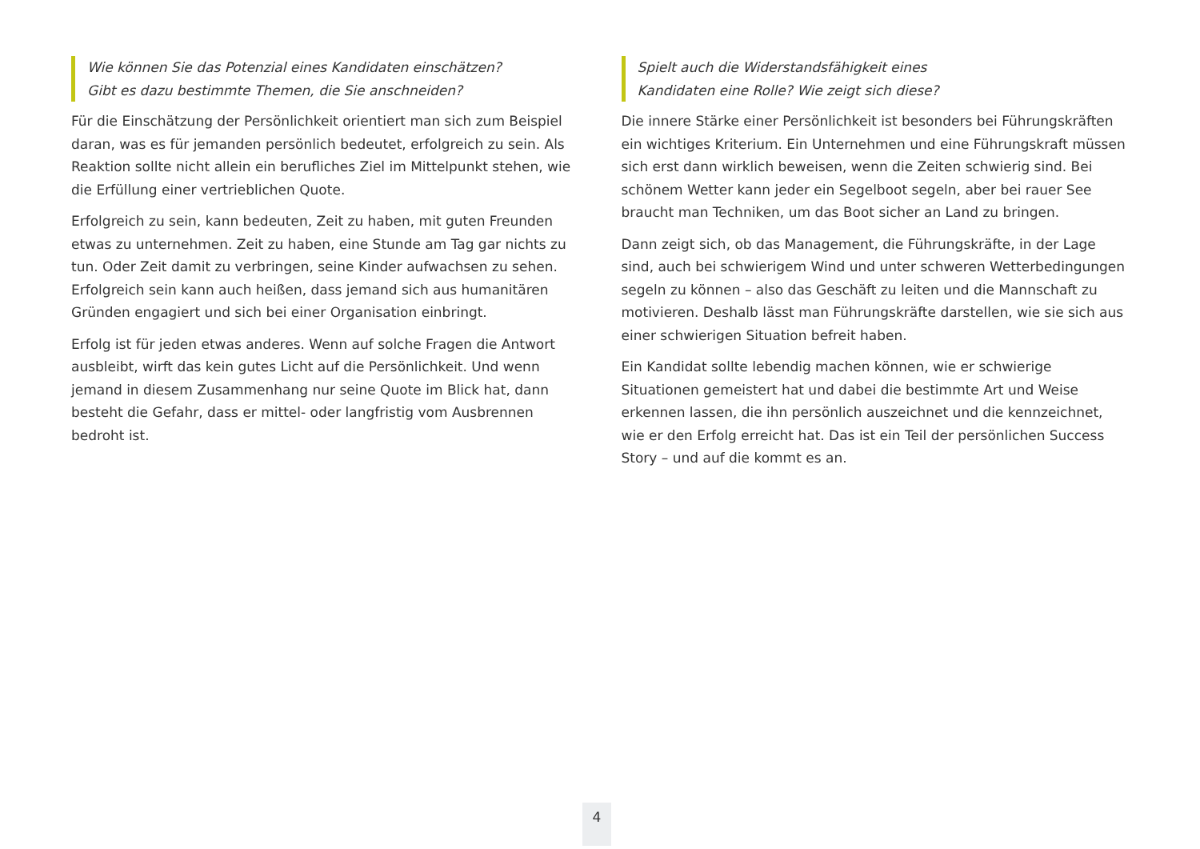Wie können Sie das Potenzial eines Kandidaten einschätzen?
Gibt es dazu bestimmte Themen, die Sie anschneiden?
Für die Einschätzung der Persönlichkeit orientiert man sich zum Beispiel daran, was es für jemanden persönlich bedeutet, erfolgreich zu sein. Als Reaktion sollte nicht allein ein berufliches Ziel im Mittelpunkt stehen, wie die Erfüllung einer vertrieblichen Quote.
Erfolgreich zu sein, kann bedeuten, Zeit zu haben, mit guten Freunden etwas zu unternehmen. Zeit zu haben, eine Stunde am Tag gar nichts zu tun. Oder Zeit damit zu verbringen, seine Kinder aufwachsen zu sehen. Erfolgreich sein kann auch heißen, dass jemand sich aus humanitären Gründen engagiert und sich bei einer Organisation einbringt.
Erfolg ist für jeden etwas anderes. Wenn auf solche Fragen die Antwort ausbleibt, wirft das kein gutes Licht auf die Persönlichkeit. Und wenn jemand in diesem Zusammenhang nur seine Quote im Blick hat, dann besteht die Gefahr, dass er mittel- oder langfristig vom Ausbrennen bedroht ist.
Spielt auch die Widerstandsfähigkeit eines
Kandidaten eine Rolle? Wie zeigt sich diese?
Die innere Stärke einer Persönlichkeit ist besonders bei Führungskräften ein wichtiges Kriterium. Ein Unternehmen und eine Führungskraft müssen sich erst dann wirklich beweisen, wenn die Zeiten schwierig sind. Bei schönem Wetter kann jeder ein Segelboot segeln, aber bei rauer See braucht man Techniken, um das Boot sicher an Land zu bringen.
Dann zeigt sich, ob das Management, die Führungskräfte, in der Lage sind, auch bei schwierigem Wind und unter schweren Wetterbedingungen segeln zu können – also das Geschäft zu leiten und die Mannschaft zu motivieren. Deshalb lässt man Führungskräfte darstellen, wie sie sich aus einer schwierigen Situation befreit haben.
Ein Kandidat sollte lebendig machen können, wie er schwierige Situationen gemeistert hat und dabei die bestimmte Art und Weise erkennen lassen, die ihn persönlich auszeichnet und die kennzeichnet, wie er den Erfolg erreicht hat. Das ist ein Teil der persönlichen Success Story – und auf die kommt es an.
4